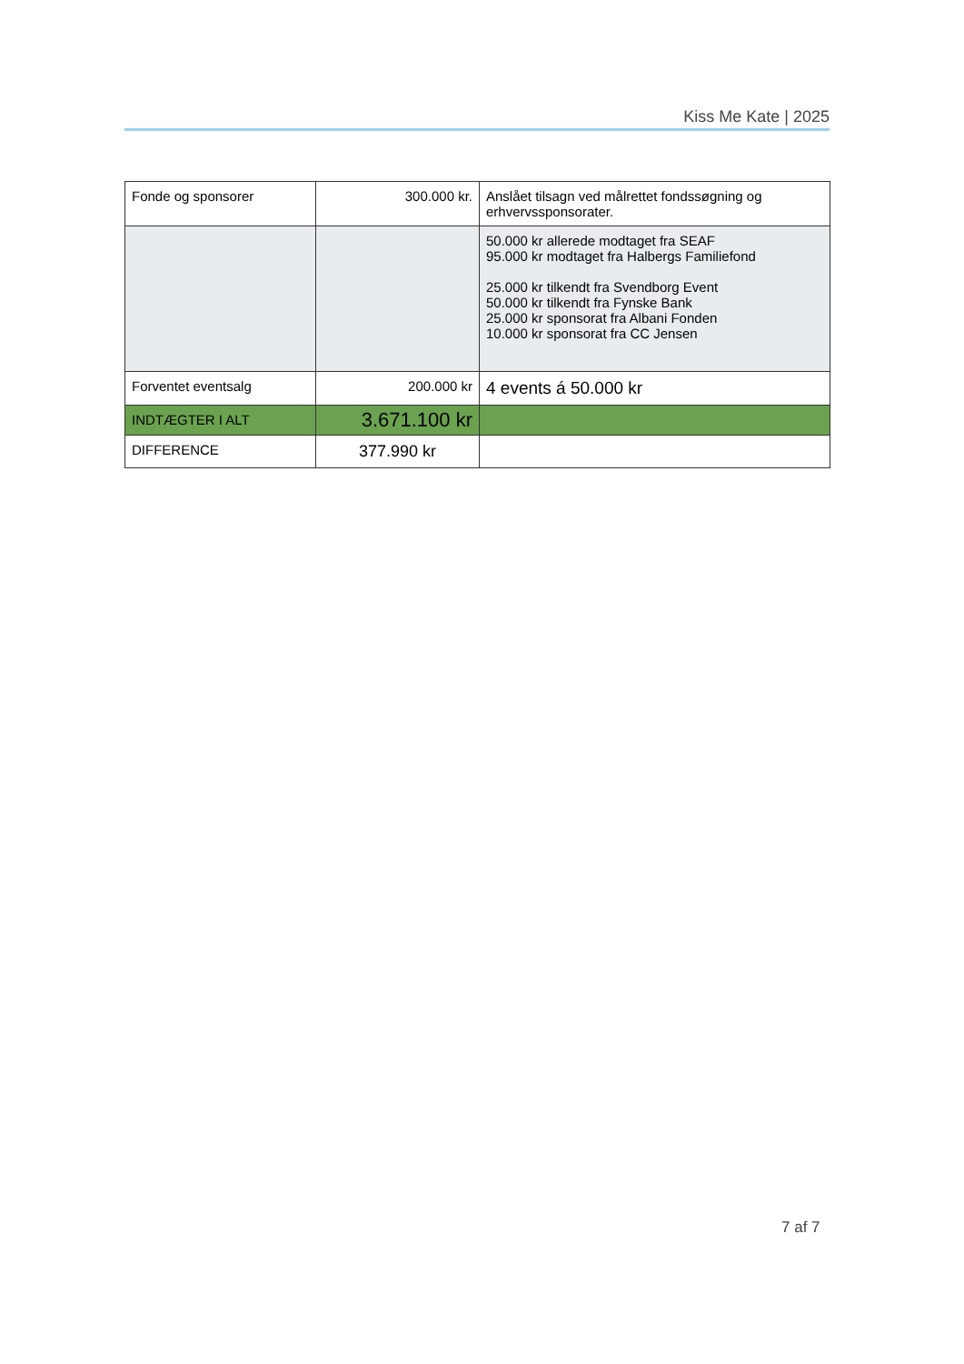Kiss Me Kate | 2025
| Fonde og sponsorer | 300.000 kr. | Anslået tilsagn ved målrettet fondssøgning og erhvervssponsorater. |
| | | 50.000 kr allerede modtaget fra SEAF 95.000 kr modtaget fra Halbergs Familiefond 25.000 kr tilkendt fra Svendborg Event 50.000 kr tilkendt fra Fynske Bank 25.000 kr sponsorat fra Albani Fonden 10.000 kr sponsorat fra CC Jensen |
| Forventet eventsalg | 200.000 kr | 4 events á 50.000 kr |
| INDTÆGTER I ALT | 3.671.100 kr | |
| DIFFERENCE | 377.990 kr | |
7 af 7